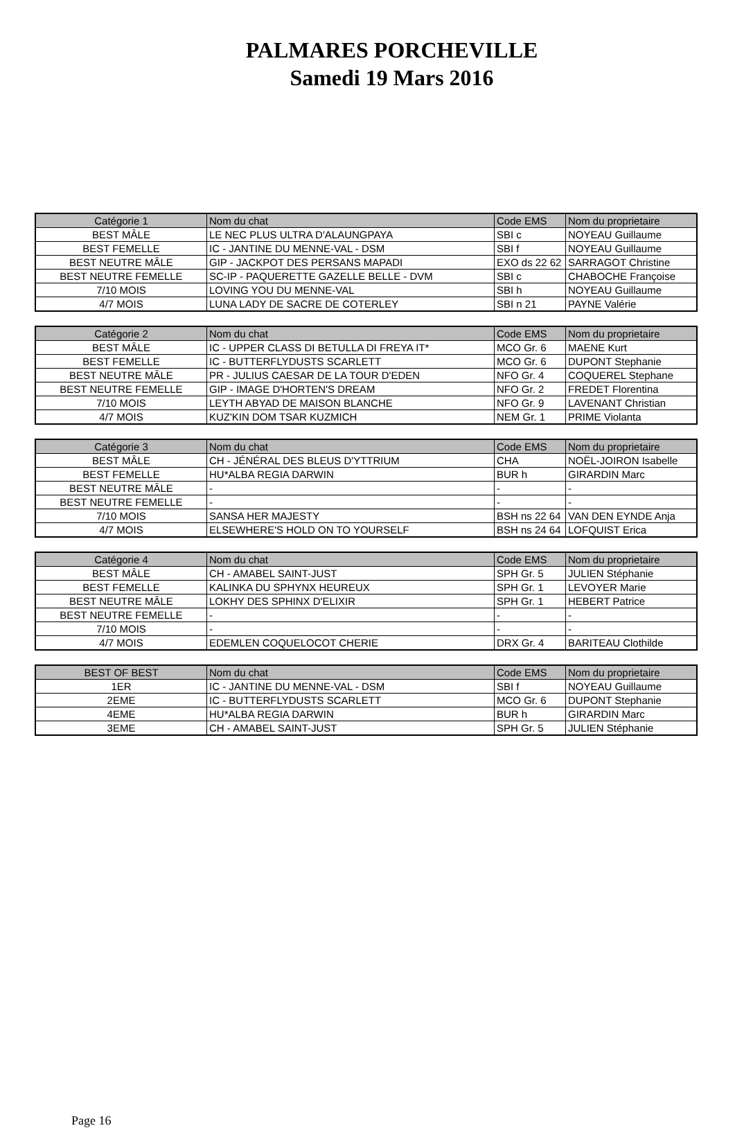PALMARES PORCHEVILLE
Samedi 19 Mars 2016
| Catégorie 1 | Nom du chat | Code EMS | Nom du proprietaire |
| --- | --- | --- | --- |
| BEST MÂLE | LE NEC PLUS ULTRA D'ALAUNGPAYA | SBI c | NOYEAU Guillaume |
| BEST FEMELLE | IC - JANTINE DU MENNE-VAL - DSM | SBI f | NOYEAU Guillaume |
| BEST NEUTRE MÂLE | GIP - JACKPOT DES PERSANS MAPADI | EXO ds 22 62 | SARRAGOT Christine |
| BEST NEUTRE FEMELLE | SC-IP - PAQUERETTE GAZELLE BELLE - DVM | SBI c | CHABOCHE Françoise |
| 7/10 MOIS | LOVING YOU DU MENNE-VAL | SBI h | NOYEAU Guillaume |
| 4/7 MOIS | LUNA LADY DE SACRE DE COTERLEY | SBI n 21 | PAYNE Valérie |
| Catégorie 2 | Nom du chat | Code EMS | Nom du proprietaire |
| --- | --- | --- | --- |
| BEST MÂLE | IC - UPPER CLASS DI BETULLA DI FREYA IT* | MCO Gr. 6 | MAENE Kurt |
| BEST FEMELLE | IC - BUTTERFLYDUSTS SCARLETT | MCO Gr. 6 | DUPONT Stephanie |
| BEST NEUTRE MÂLE | PR - JULIUS CAESAR DE LA TOUR D'EDEN | NFO Gr. 4 | COQUEREL Stephane |
| BEST NEUTRE FEMELLE | GIP - IMAGE D'HORTEN'S DREAM | NFO Gr. 2 | FREDET Florentina |
| 7/10 MOIS | LEYTH ABYAD DE MAISON BLANCHE | NFO Gr. 9 | LAVENANT Christian |
| 4/7 MOIS | KUZ'KIN DOM TSAR KUZMICH | NEM Gr. 1 | PRIME Violanta |
| Catégorie 3 | Nom du chat | Code EMS | Nom du proprietaire |
| --- | --- | --- | --- |
| BEST MÂLE | CH - JÉNÉRAL DES BLEUS D'YTTRIUM | CHA | NOËL-JOIRON Isabelle |
| BEST FEMELLE | HU*ALBA REGIA DARWIN | BUR h | GIRARDIN Marc |
| BEST NEUTRE MÂLE | - | - | - |
| BEST NEUTRE FEMELLE | - | - | - |
| 7/10 MOIS | SANSA HER MAJESTY | BSH ns 22 64 | VAN DEN EYNDE Anja |
| 4/7 MOIS | ELSEWHERE'S HOLD ON TO YOURSELF | BSH ns 24 64 | LOFQUIST Erica |
| Catégorie 4 | Nom du chat | Code EMS | Nom du proprietaire |
| --- | --- | --- | --- |
| BEST MÂLE | CH - AMABEL SAINT-JUST | SPH Gr. 5 | JULIEN Stéphanie |
| BEST FEMELLE | KALINKA DU SPHYNX HEUREUX | SPH Gr. 1 | LEVOYER Marie |
| BEST NEUTRE MÂLE | LOKHY DES SPHINX D'ELIXIR | SPH Gr. 1 | HEBERT Patrice |
| BEST NEUTRE FEMELLE | - | - | - |
| 7/10 MOIS | - | - | - |
| 4/7 MOIS | EDEMLEN COQUELOCOT CHERIE | DRX Gr. 4 | BARITEAU Clothilde |
| BEST OF BEST | Nom du chat | Code EMS | Nom du proprietaire |
| --- | --- | --- | --- |
| 1ER | IC - JANTINE DU MENNE-VAL - DSM | SBI f | NOYEAU Guillaume |
| 2EME | IC - BUTTERFLYDUSTS SCARLETT | MCO Gr. 6 | DUPONT Stephanie |
| 4EME | HU*ALBA REGIA DARWIN | BUR h | GIRARDIN Marc |
| 3EME | CH - AMABEL SAINT-JUST | SPH Gr. 5 | JULIEN Stéphanie |
Page 16